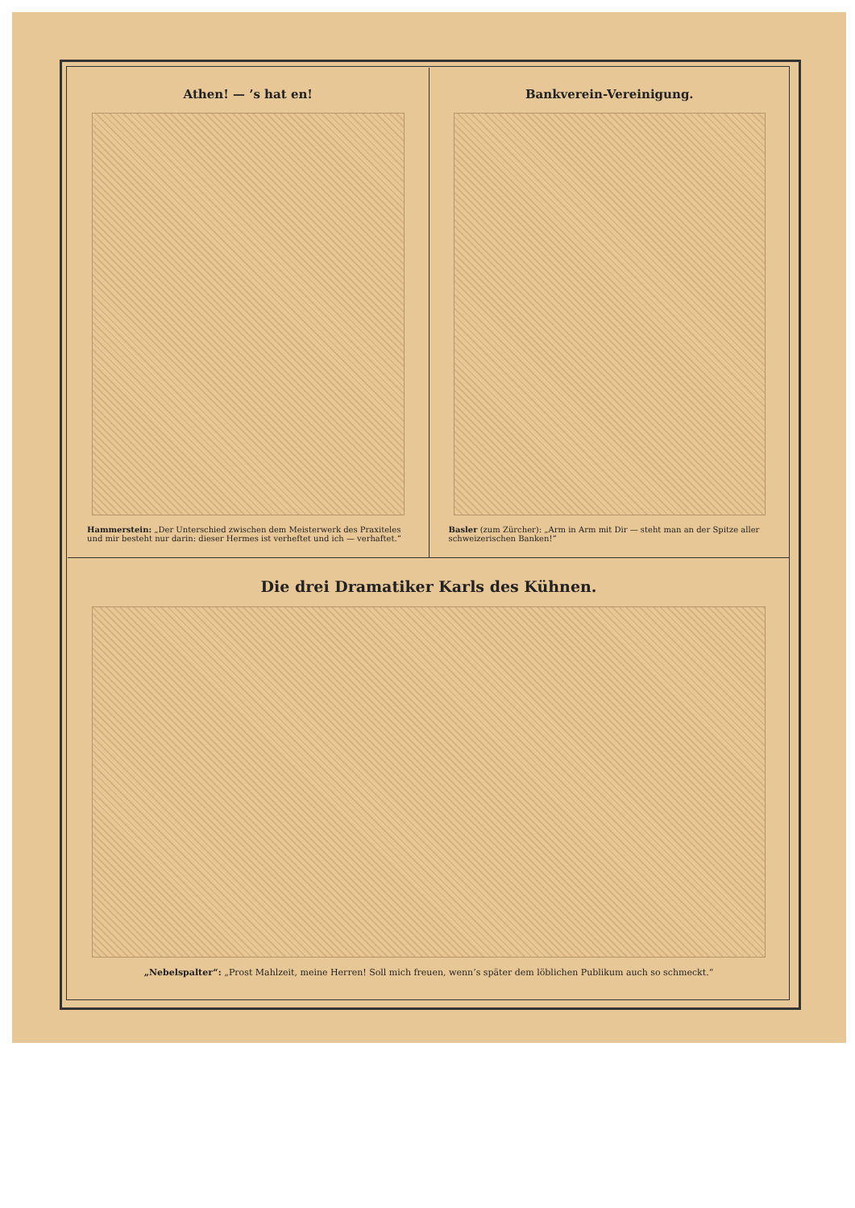Athen! — ’s hat en!
Hammerstein: „Der Unterschied zwischen dem Meisterwerk des Praxiteles und mir besteht nur darin: dieser Hermes ist verheftet und ich — verhaftet.“
Bankverein-Vereinigung.
Basler (zum Zürcher): „Arm in Arm mit Dir — steht man an der Spitze aller schweizerischen Banken!“
Die drei Dramatiker Karls des Kühnen.
„Nebelspalter“: „Prost Mahlzeit, meine Herren! Soll mich freuen, wenn’s später dem löblichen Publikum auch so schmeckt.“